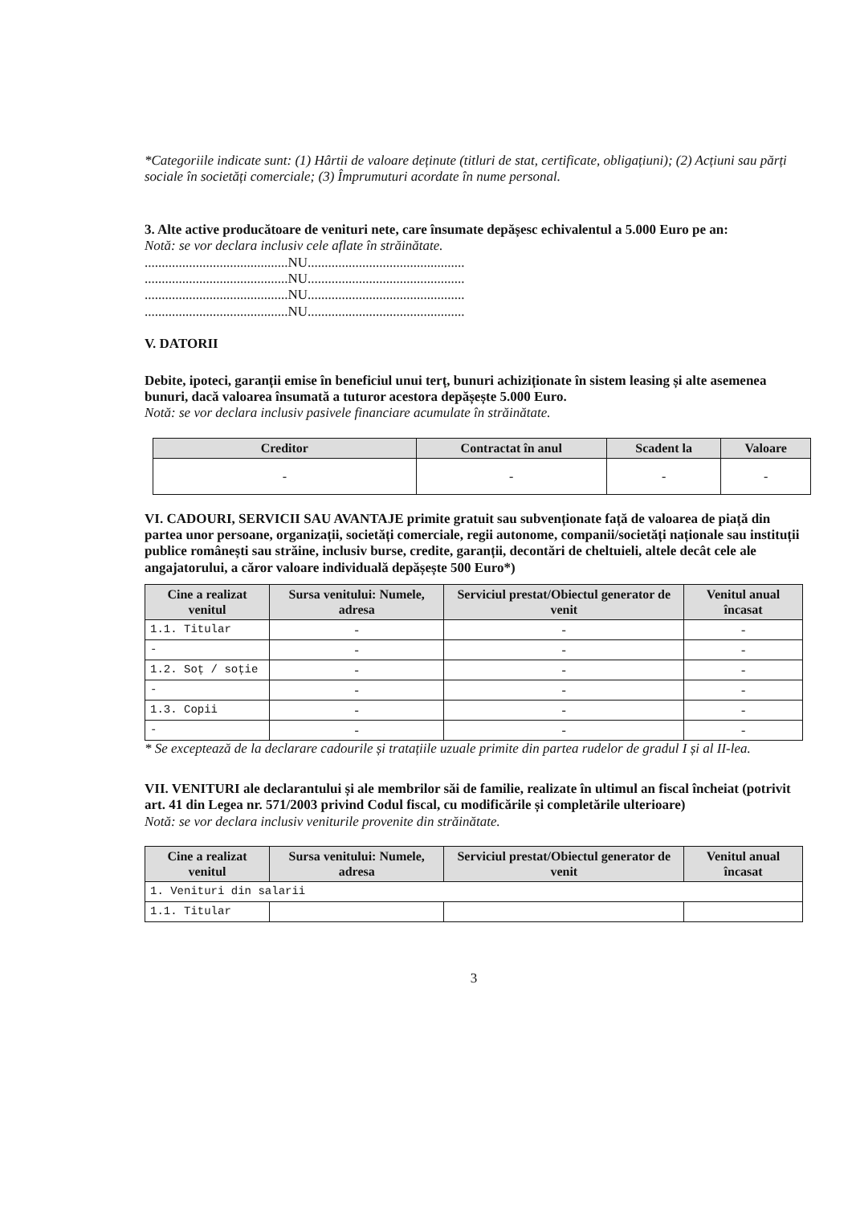*Categoriile indicate sunt: (1) Hârtii de valoare deținute (titluri de stat, certificate, obligațiuni); (2) Acțiuni sau părți sociale în societăți comerciale; (3) Împrumuturi acordate în nume personal.
3. Alte active producătoare de venituri nete, care însumate depășesc echivalentul a 5.000 Euro pe an:
Notă: se vor declara inclusiv cele aflate în străinătate.
..........................................NU..............................................
..........................................NU..............................................
..........................................NU..............................................
..........................................NU..............................................
V. DATORII
Debite, ipoteci, garanții emise în beneficiul unui terț, bunuri achiziționate în sistem leasing și alte asemenea bunuri, dacă valoarea însumată a tuturor acestora depășește 5.000 Euro.
Notă: se vor declara inclusiv pasivele financiare acumulate în străinătate.
| Creditor | Contractat în anul | Scadent la | Valoare |
| --- | --- | --- | --- |
| - | - | - | - |
VI. CADOURI, SERVICII SAU AVANTAJE primite gratuit sau subvenționate față de valoarea de piață din partea unor persoane, organizații, societăți comerciale, regii autonome, companii/societăți naționale sau instituții publice românești sau străine, inclusiv burse, credite, garanții, decontări de cheltuieli, altele decât cele ale angajatorului, a căror valoare individuală depășește 500 Euro*)
| Cine a realizat venitul | Sursa venitului: Numele, adresa | Serviciul prestat/Obiectul generator de venit | Venitul anual încasat |
| --- | --- | --- | --- |
| 1.1. Titular | - | - | - |
| - | - | - | - |
| 1.2. Soț / soție | - | - | - |
| - | - | - | - |
| 1.3. Copii | - | - | - |
| - | - | - | - |
* Se exceptează de la declarare cadourile și tratațiile uzuale primite din partea rudelor de gradul I și al II-lea.
VII. VENITURI ale declarantului și ale membrilor săi de familie, realizate în ultimul an fiscal încheiat (potrivit art. 41 din Legea nr. 571/2003 privind Codul fiscal, cu modificările și completările ulterioare)
Notă: se vor declara inclusiv veniturile provenite din străinătate.
| Cine a realizat venitul | Sursa venitului: Numele, adresa | Serviciul prestat/Obiectul generator de venit | Venitul anual încasat |
| --- | --- | --- | --- |
| 1. Venituri din salarii | | | |
| 1.1. Titular | | | |
3